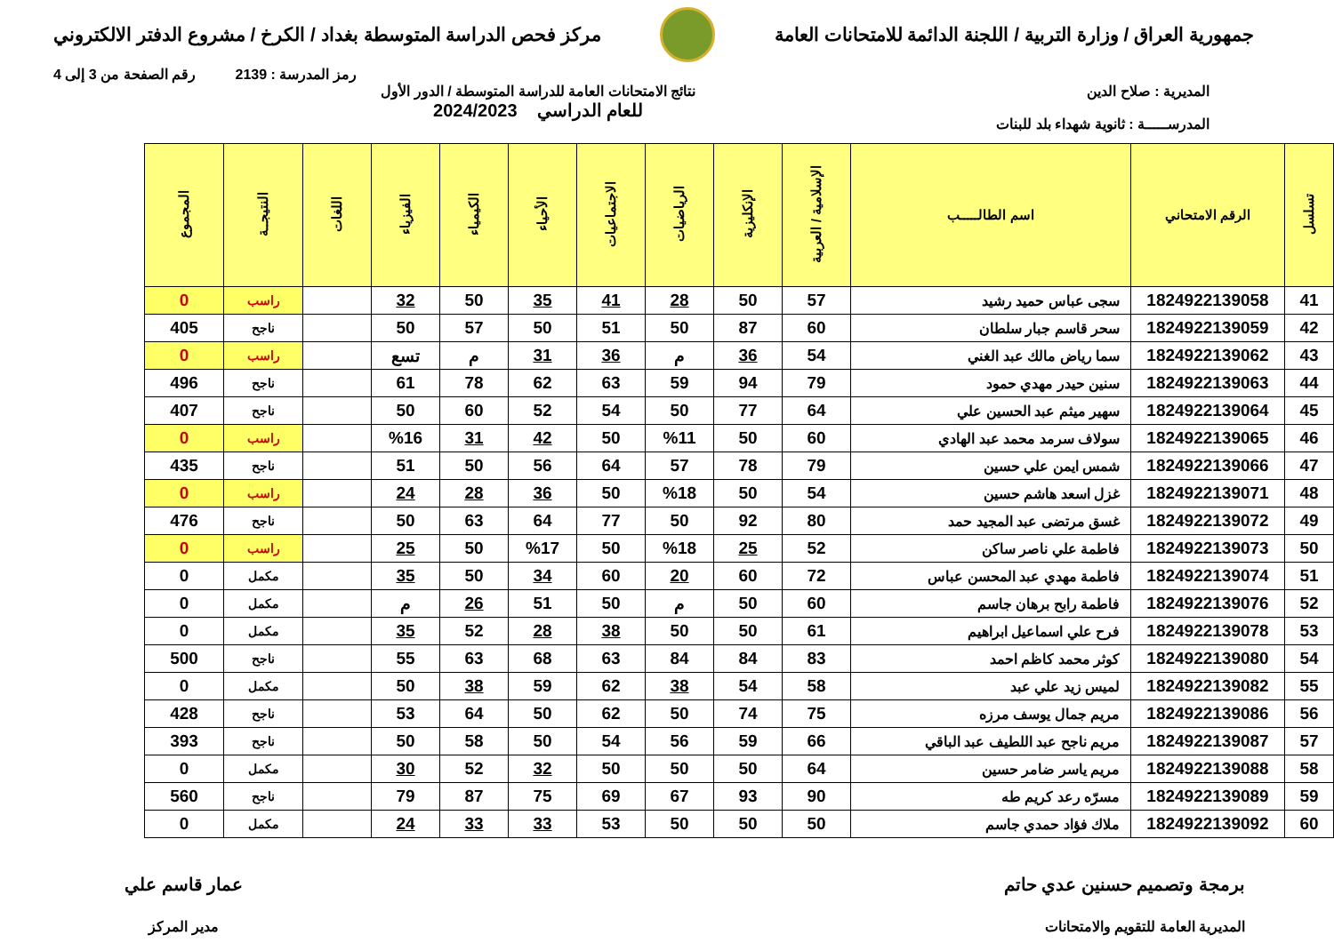جمهورية العراق / وزارة التربية / اللجنة الدائمة للامتحانات العامة
مركز فحص الدراسة المتوسطة بغداد / الكرخ / مشروع الدفتر الالكتروني
رمز المدرسة : 2139 رقم الصفحة من 3 إلى 4
المديرية : صلاح الدين
المدرســـــة : ثانوية شهداء بلد للبنات
نتائج الامتحانات العامة للدراسة المتوسطة / الدور الأول
للعام الدراسي 2024/2023
| تسلسل | الرقم الامتحاني | اسم الطالـــــب | الإسلامية / العربية | الإنكليزية | الرياضيات | الاجتماعيات | الأحياء | الكيمياء | الفيزياء | اللغات | النتيجــة | المجموع |
| --- | --- | --- | --- | --- | --- | --- | --- | --- | --- | --- | --- | --- |
| 41 | 1824922139058 | سجى عباس حميد رشيد | 57 | 50 | 28 | 41 | 35 | 50 | 32 | | راسب | 0 |
| 42 | 1824922139059 | سحر قاسم جبار سلطان | 60 | 87 | 50 | 51 | 50 | 57 | 50 | | ناجح | 405 |
| 43 | 1824922139062 | سما رياض مالك عبد الغني | 54 | 36 | م | 36 | 31 | م | تسع | | راسب | 0 |
| 44 | 1824922139063 | سنين حيدر مهدي حمود | 79 | 94 | 59 | 63 | 62 | 78 | 61 | | ناجح | 496 |
| 45 | 1824922139064 | سهير ميثم عبد الحسين علي | 64 | 77 | 50 | 54 | 52 | 60 | 50 | | ناجح | 407 |
| 46 | 1824922139065 | سولاف سرمد محمد عبد الهادي | 60 | 50 | %11 | 50 | 42 | 31 | %16 | | راسب | 0 |
| 47 | 1824922139066 | شمس ايمن علي حسين | 79 | 78 | 57 | 64 | 56 | 50 | 51 | | ناجح | 435 |
| 48 | 1824922139071 | غزل اسعد هاشم حسين | 54 | 50 | %18 | 50 | 36 | 28 | 24 | | راسب | 0 |
| 49 | 1824922139072 | غسق مرتضى عبد المجيد حمد | 80 | 92 | 50 | 77 | 64 | 63 | 50 | | ناجح | 476 |
| 50 | 1824922139073 | فاطمة علي ناصر ساكن | 52 | 25 | %18 | 50 | %17 | 50 | 25 | | راسب | 0 |
| 51 | 1824922139074 | فاطمة مهدي عبد المحسن عباس | 72 | 60 | 20 | 60 | 34 | 50 | 35 | | مكمل | 0 |
| 52 | 1824922139076 | فاطمة رابح برهان جاسم | 60 | 50 | م | 50 | 51 | 26 | م | | مكمل | 0 |
| 53 | 1824922139078 | فرح علي اسماعيل ابراهيم | 61 | 50 | 50 | 38 | 28 | 52 | 35 | | مكمل | 0 |
| 54 | 1824922139080 | كوثر محمد كاظم احمد | 83 | 84 | 84 | 63 | 68 | 63 | 55 | | ناجح | 500 |
| 55 | 1824922139082 | لميس زيد علي عبد | 58 | 54 | 38 | 62 | 59 | 38 | 50 | | مكمل | 0 |
| 56 | 1824922139086 | مريم جمال يوسف مرزه | 75 | 74 | 50 | 62 | 50 | 64 | 53 | | ناجح | 428 |
| 57 | 1824922139087 | مريم ناجح عبد اللطيف عبد الباقي | 66 | 59 | 56 | 54 | 50 | 58 | 50 | | ناجح | 393 |
| 58 | 1824922139088 | مريم ياسر ضامر حسين | 64 | 50 | 50 | 50 | 32 | 52 | 30 | | مكمل | 0 |
| 59 | 1824922139089 | مسرّه رعد كريم طه | 90 | 93 | 67 | 69 | 75 | 87 | 79 | | ناجح | 560 |
| 60 | 1824922139092 | ملاك فؤاد حمدي جاسم | 50 | 50 | 50 | 53 | 33 | 33 | 24 | | مكمل | 0 |
برمجة وتصميم حسنين عدي حاتم
المديرية العامة للتقويم والامتحانات
عمار قاسم علي
مدير المركز